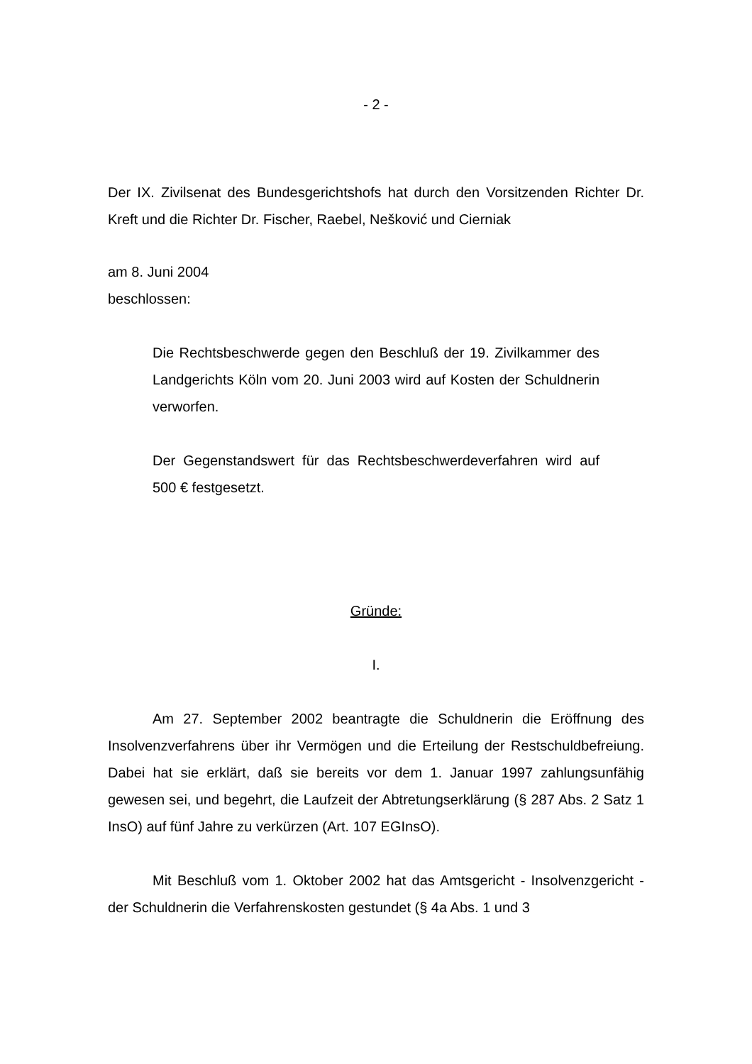- 2 -
Der IX. Zivilsenat des Bundesgerichtshofs hat durch den Vorsitzenden Richter Dr. Kreft und die Richter Dr. Fischer, Raebel, Nešković und Cierniak
am 8. Juni 2004
beschlossen:
Die Rechtsbeschwerde gegen den Beschluß der 19. Zivilkammer des Landgerichts Köln vom 20. Juni 2003 wird auf Kosten der Schuldnerin verworfen.
Der Gegenstandswert für das Rechtsbeschwerdeverfahren wird auf 500 € festgesetzt.
Gründe:
I.
Am 27. September 2002 beantragte die Schuldnerin die Eröffnung des Insolvenzverfahrens über ihr Vermögen und die Erteilung der Restschuldbefreiung. Dabei hat sie erklärt, daß sie bereits vor dem 1. Januar 1997 zahlungsunfähig gewesen sei, und begehrt, die Laufzeit der Abtretungserklärung (§ 287 Abs. 2 Satz 1 InsO) auf fünf Jahre zu verkürzen (Art. 107 EGInsO).
Mit Beschluß vom 1. Oktober 2002 hat das Amtsgericht - Insolvenzgericht - der Schuldnerin die Verfahrenskosten gestundet (§ 4a Abs. 1 und 3